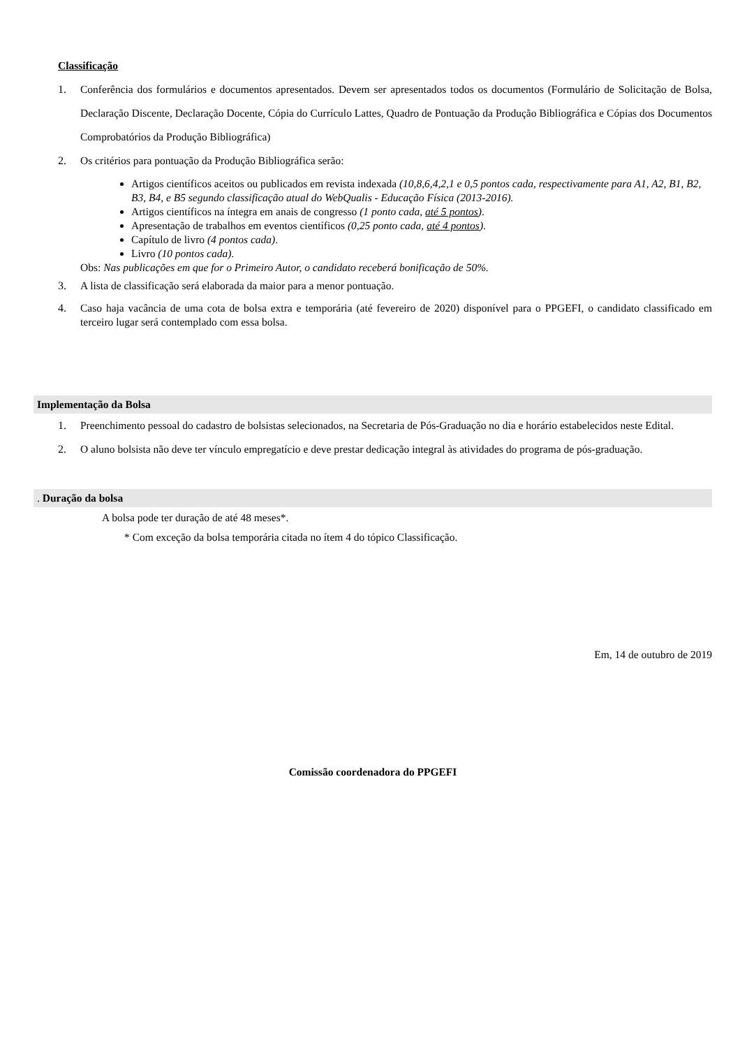Classificação
1. Conferência dos formulários e documentos apresentados. Devem ser apresentados todos os documentos (Formulário de Solicitação de Bolsa, Declaração Discente, Declaração Docente, Cópia do Currículo Lattes, Quadro de Pontuação da Produção Bibliográfica e Cópias dos Documentos Comprobatórios da Produção Bibliográfica)
2. Os critérios para pontuação da Produção Bibliográfica serão:
Artigos científicos aceitos ou publicados em revista indexada (10,8,6,4,2,1 e 0,5 pontos cada, respectivamente para A1, A2, B1, B2, B3, B4, e B5 segundo classificação atual do WebQualis - Educação Física (2013-2016).
Artigos científicos na íntegra em anais de congresso (1 ponto cada, até 5 pontos).
Apresentação de trabalhos em eventos científicos (0,25 ponto cada, até 4 pontos).
Capítulo de livro (4 pontos cada).
Livro (10 pontos cada).
Obs: Nas publicações em que for o Primeiro Autor, o candidato receberá bonificação de 50%.
3. A lista de classificação será elaborada da maior para a menor pontuação.
4. Caso haja vacância de uma cota de bolsa extra e temporária (até fevereiro de 2020) disponível para o PPGEFI, o candidato classificado em terceiro lugar será contemplado com essa bolsa.
Implementação da Bolsa
1. Preenchimento pessoal do cadastro de bolsistas selecionados, na Secretaria de Pós-Graduação no dia e horário estabelecidos neste Edital.
2. O aluno bolsista não deve ter vínculo empregatício e deve prestar dedicação integral às atividades do programa de pós-graduação.
. Duração da bolsa
A bolsa pode ter duração de até 48 meses*.
* Com exceção da bolsa temporária citada no ítem 4 do tópico Classificação.
Em, 14 de outubro de 2019
Comissão coordenadora do PPGEFI